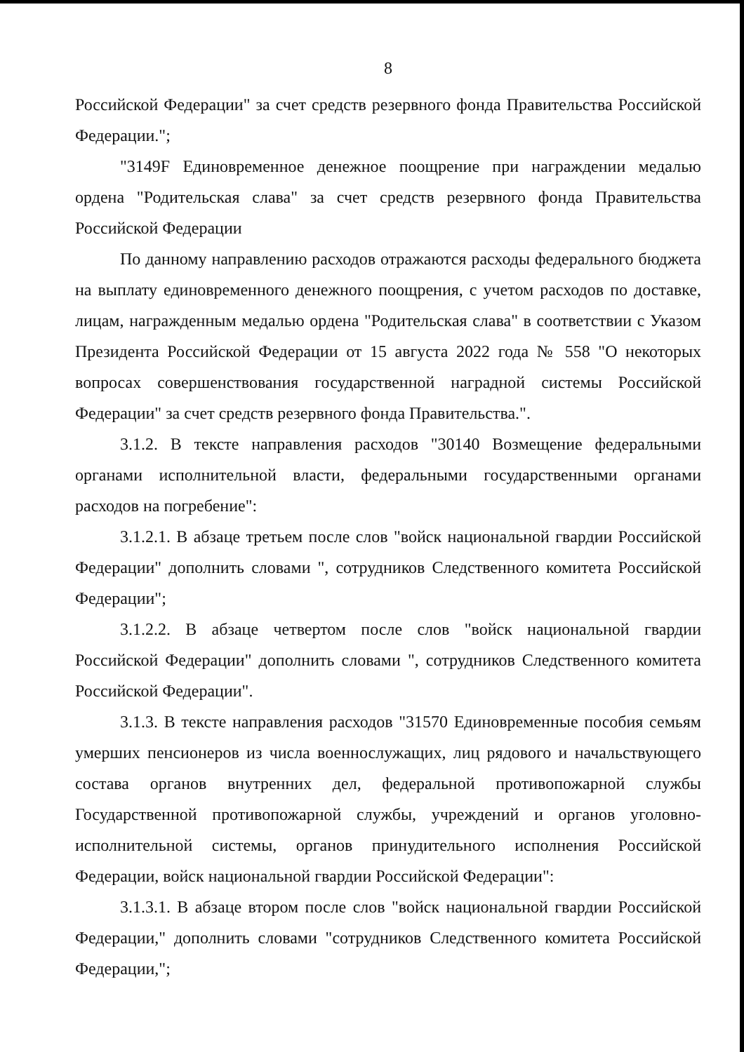8
Российской Федерации" за счет средств резервного фонда Правительства Российской Федерации.";
"3149F Единовременное денежное поощрение при награждении медалью ордена "Родительская слава" за счет средств резервного фонда Правительства Российской Федерации
По данному направлению расходов отражаются расходы федерального бюджета на выплату единовременного денежного поощрения, с учетом расходов по доставке, лицам, награжденным медалью ордена "Родительская слава" в соответствии с Указом Президента Российской Федерации от 15 августа 2022 года № 558 "О некоторых вопросах совершенствования государственной наградной системы Российской Федерации" за счет средств резервного фонда Правительства.".
3.1.2. В тексте направления расходов "30140 Возмещение федеральными органами исполнительной власти, федеральными государственными органами расходов на погребение":
3.1.2.1. В абзаце третьем после слов "войск национальной гвардии Российской Федерации" дополнить словами ", сотрудников Следственного комитета Российской Федерации";
3.1.2.2. В абзаце четвертом после слов "войск национальной гвардии Российской Федерации" дополнить словами ", сотрудников Следственного комитета Российской Федерации".
3.1.3. В тексте направления расходов "31570 Единовременные пособия семьям умерших пенсионеров из числа военнослужащих, лиц рядового и начальствующего состава органов внутренних дел, федеральной противопожарной службы Государственной противопожарной службы, учреждений и органов уголовно-исполнительной системы, органов принудительного исполнения Российской Федерации, войск национальной гвардии Российской Федерации":
3.1.3.1. В абзаце втором после слов "войск национальной гвардии Российской Федерации," дополнить словами "сотрудников Следственного комитета Российской Федерации,";